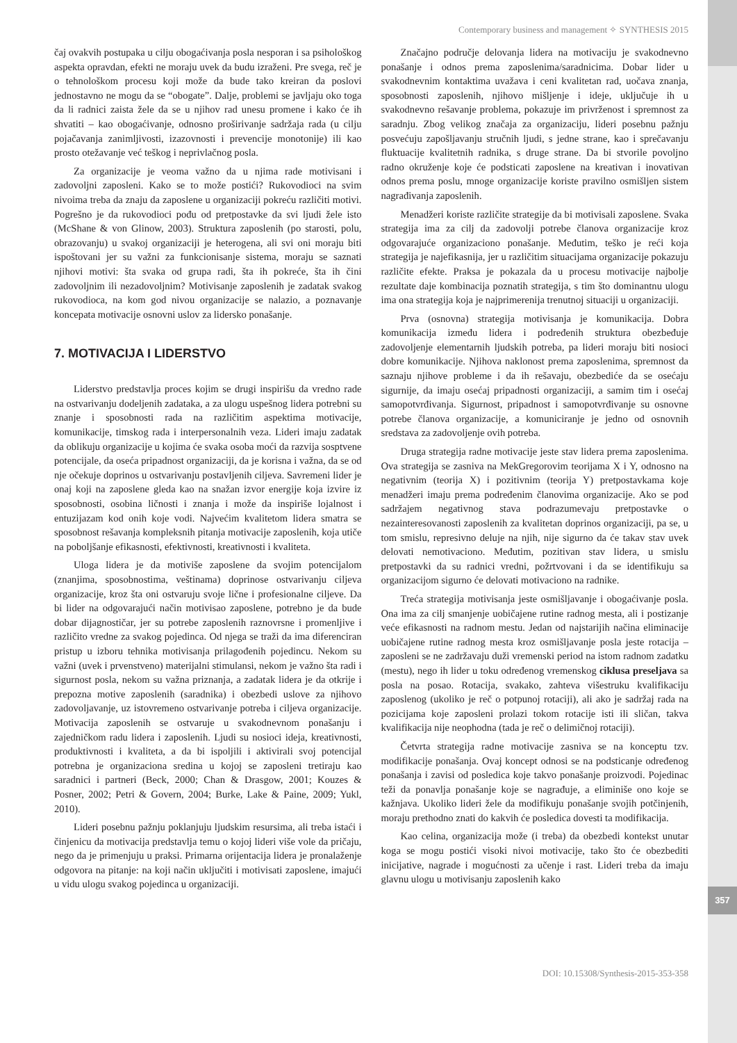357
Contemporary business and management ✧ SYNTHESIS 2015
čaj ovakvih postupaka u cilju obogaćivanja posla nesporan i sa psihološkog aspekta opravdan, efekti ne moraju uvek da budu izraženi. Pre svega, reč je o tehnološkom procesu koji može da bude tako kreiran da poslovi jednostavno ne mogu da se “obogate”. Dalje, problemi se javljaju oko toga da li radnici zaista žele da se u njihov rad unesu promene i kako će ih shvatiti – kao obogaćivanje, odnosno proširivanje sadržaja rada (u cilju pojačavanja zanimljivosti, izazovnosti i prevencije monotonije) ili kao prosto otežavanje već teškog i neprivlačnog posla.
Za organizacije je veoma važno da u njima rade motivisani i zadovoljni zaposleni. Kako se to može postići? Rukovodioci na svim nivoima treba da znaju da zaposlene u organizaciji pokreću različiti motivi. Pogrešno je da rukovodioci pođu od pretpostavke da svi ljudi žele isto (McShane & von Glinow, 2003). Struktura zaposlenih (po starosti, polu, obrazovanju) u svakoj organizaciji je heterogena, ali svi oni moraju biti ispoštovani jer su važni za funkcionisanje sistema, moraju se saznati njihovi motivi: šta svaka od grupa radi, šta ih pokreće, šta ih čini zadovoljnim ili nezadovoljnim? Motivisanje zaposlenih je zadatak svakog rukovodioca, na kom god nivou organizacije se nalazio, a poznavanje koncepata motivacije osnovni uslov za lidersko ponašanje.
7. MOTIVACIJA I LIDERSTVO
Liderstvo predstavlja proces kojim se drugi inspirišu da vredno rade na ostvarivanju dodeljenih zadataka, a za ulogu uspešnog lidera potrebni su znanje i sposobnosti rada na različitim aspektima motivacije, komunikacije, timskog rada i interpersonalnih veza. Lideri imaju zadatak da oblikuju organizacije u kojima će svaka osoba moći da razvija sosptvene potencijale, da oseća pripadnost organizaciji, da je korisna i važna, da se od nje očekuje doprinos u ostvarivanju postavljenih ciljeva. Savremeni lider je onaj koji na zaposlene gleda kao na snažan izvor energije koja izvire iz sposobnosti, osobina ličnosti i znanja i može da inspiriše lojalnost i entuzijazam kod onih koje vodi. Najvećim kvalitetom lidera smatra se sposobnost rešavanja kompleksnih pitanja motivacije zaposlenih, koja utiče na poboljšanje efikasnosti, efektivnosti, kreativnosti i kvaliteta.
Uloga lidera je da motiviše zaposlene da svojim potencijalom (znanjima, sposobnostima, veštinama) doprinose ostvarivanju ciljeva organizacije, kroz šta oni ostvaruju svoje lične i profesionalne ciljeve. Da bi lider na odgovarajući način motivisao zaposlene, potrebno je da bude dobar dijagnostičar, jer su potrebe zaposlenih raznovrsne i promenljive i različito vredne za svakog pojedinca. Od njega se traži da ima diferenciran pristup u izboru tehnika motivisanja prilagođenih pojedincu. Nekom su važni (uvek i prvenstveno) materijalni stimulansi, nekom je važno šta radi i sigurnost posla, nekom su važna priznanja, a zadatak lidera je da otkrije i prepozna motive zaposlenih (saradnika) i obezbedi uslove za njihovo zadovoljavanje, uz istovremeno ostvarivanje potreba i ciljeva organizacije. Motivacija zaposlenih se ostvaruje u svakodnevnom ponašanju i zajedničkom radu lidera i zaposlenih. Ljudi su nosioci ideja, kreativnosti, produktivnosti i kvaliteta, a da bi ispoljili i aktivirali svoj potencijal potrebna je organizaciona sredina u kojoj se zaposleni tretiraju kao saradnici i partneri (Beck, 2000; Chan & Drasgow, 2001; Kouzes & Posner, 2002; Petri & Govern, 2004; Burke, Lake & Paine, 2009; Yukl, 2010).
Lideri posebnu pažnju poklanjuju ljudskim resursima, ali treba istaći i činjenicu da motivacija predstavlja temu o kojoj lideri više vole da pričaju, nego da je primenjuju u praksi. Primarna orijentacija lidera je pronalaženje odgovora na pitanje: na koji način uključiti i motivisati zaposlene, imajući u vidu ulogu svakog pojedinca u organizaciji.
Značajno područje delovanja lidera na motivaciju je svakodnevno ponašanje i odnos prema zaposlenima/saradnicima. Dobar lider u svakodnevnim kontaktima uvažava i ceni kvalitetan rad, uočava znanja, sposobnosti zaposlenih, njihovo mišljenje i ideje, uključuje ih u svakodnevno rešavanje problema, pokazuje im privrženost i spremnost za saradnju. Zbog velikog značaja za organizaciju, lideri posebnu pažnju posvećuju zapošljavanju stručnih ljudi, s jedne strane, kao i sprečavanju fluktuacije kvalitetnih radnika, s druge strane. Da bi stvorile povoljno radno okruženje koje će podsticati zaposlene na kreativan i inovativan odnos prema poslu, mnoge organizacije koriste pravilno osmišljen sistem nagrađivanja zaposlenih.
Menadžeri koriste različite strategije da bi motivisali zaposlene. Svaka strategija ima za cilj da zadovolji potrebe članova organizacije kroz odgovarajuće organizaciono ponašanje. Međutim, teško je reći koja strategija je najefikasnija, jer u različitim situacijama organizacije pokazuju različite efekte. Praksa je pokazala da u procesu motivacije najbolje rezultate daje kombinacija poznatih strategija, s tim što dominantnu ulogu ima ona strategija koja je najprimerenija trenutnoj situaciji u organizaciji.
Prva (osnovna) strategija motivisanja je komunikacija. Dobra komunikacija između lidera i podređenih struktura obezbeđuje zadovoljenje elementarnih ljudskih potreba, pa lideri moraju biti nosioci dobre komunikacije. Njihova naklonost prema zaposlenima, spremnost da saznaju njihove probleme i da ih rešavaju, obezbediće da se osećaju sigurnije, da imaju osećaj pripadnosti organizaciji, a samim tim i osećaj samopotvrđivanja. Sigurnost, pripadnost i samopotvrđivanje su osnovne potrebe članova organizacije, a komuniciranje je jedno od osnovnih sredstava za zadovoljenje ovih potreba.
Druga strategija radne motivacije jeste stav lidera prema zaposlenima. Ova strategija se zasniva na MekGregorovim teorijama X i Y, odnosno na negativnim (teorija X) i pozitivnim (teorija Y) pretpostavkama koje menadžeri imaju prema podređenim članovima organizacije. Ako se pod sadržajem negativnog stava podrazumevaju pretpostavke o nezainteresovanosti zaposlenih za kvalitetan doprinos organizaciji, pa se, u tom smislu, represivno deluje na njih, nije sigurno da će takav stav uvek delovati nemotivaciono. Međutim, pozitivan stav lidera, u smislu pretpostavki da su radnici vredni, požrtvovani i da se identifikuju sa organizacijom sigurno će delovati motivaciono na radnike.
Treća strategija motivisanja jeste osmišljavanje i obogaćivanje posla. Ona ima za cilj smanjenje uobičajene rutine radnog mesta, ali i postizanje veće efikasnosti na radnom mestu. Jedan od najstarijih načina eliminacije uobičajene rutine radnog mesta kroz osmišljavanje posla jeste rotacija – zaposleni se ne zadržavaju duži vremenski period na istom radnom zadatku (mestu), nego ih lider u toku određenog vremenskog ciklusa preseljava sa posla na posao. Rotacija, svakako, zahteva višestruku kvalifikaciju zaposlenog (ukoliko je reč o potpunoj rotaciji), ali ako je sadržaj rada na pozicijama koje zaposleni prolazi tokom rotacije isti ili sličan, takva kvalifikacija nije neophodna (tada je reč o delimičnoj rotaciji).
Četvrta strategija radne motivacije zasniva se na konceptu tzv. modifikacije ponašanja. Ovaj koncept odnosi se na podsticanje određenog ponašanja i zavisi od posledica koje takvo ponašanje proizvodi. Pojedinac teži da ponavlja ponašanje koje se nagrađuje, a eliminiše ono koje se kažnjava. Ukoliko lideri žele da modifikuju ponašanje svojih potčinjenih, moraju prethodno znati do kakvih će posledica dovesti ta modifikacija.
Kao celina, organizacija može (i treba) da obezbedi kontekst unutar koga se mogu postići visoki nivoi motivacije, tako što će obezbediti inicijative, nagrade i mogućnosti za učenje i rast. Lideri treba da imaju glavnu ulogu u motivisanju zaposlenih kako
DOI: 10.15308/Synthesis-2015-353-358